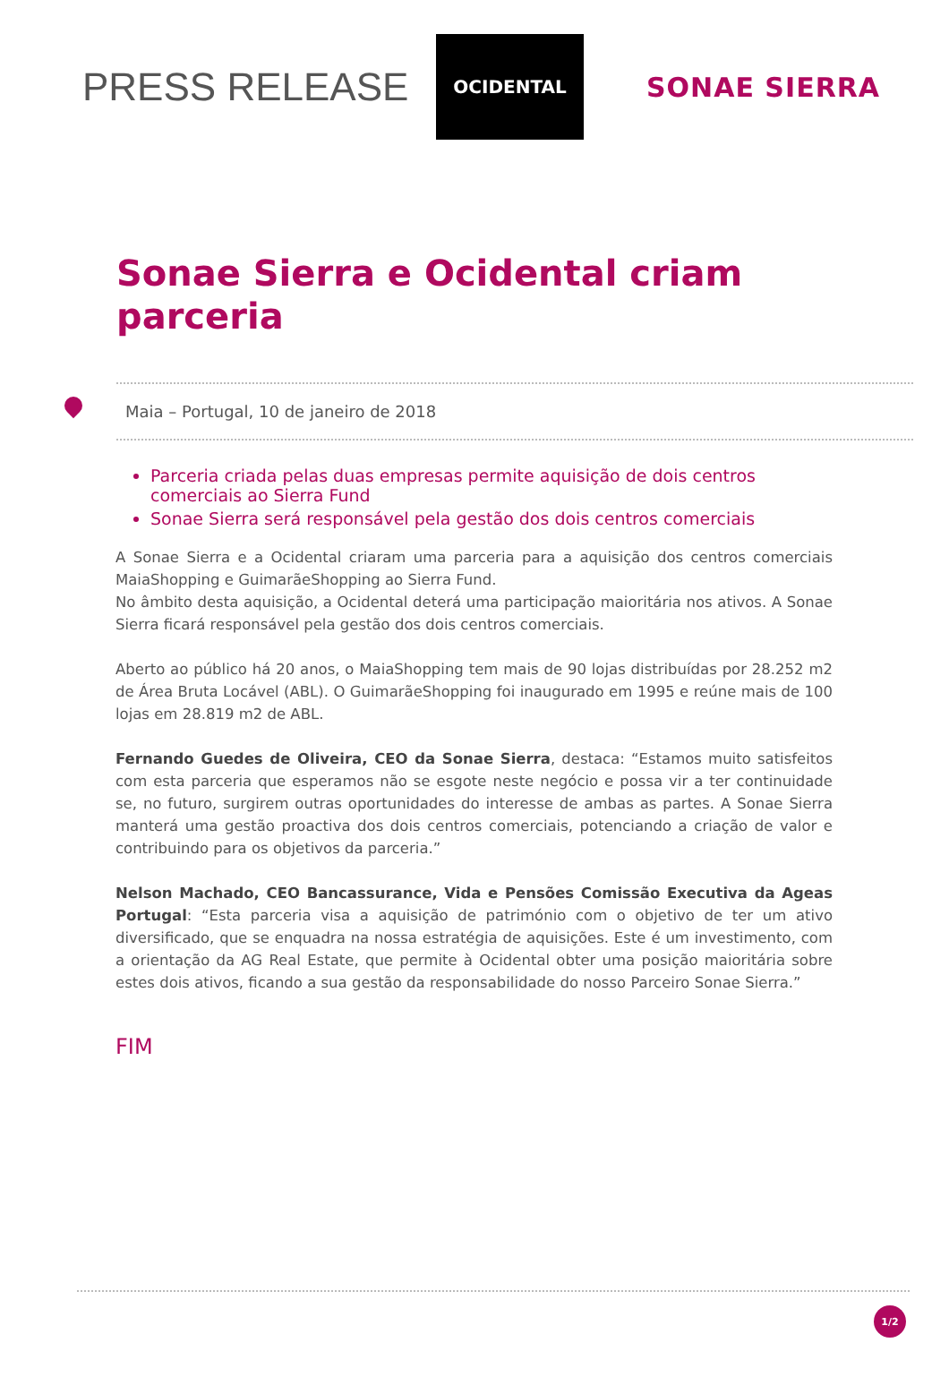PRESS RELEASE
OCIDENTAL
SONAE SIERRA
Sonae Sierra e Ocidental criam parceria
Maia – Portugal, 10 de janeiro de 2018
Parceria criada pelas duas empresas permite aquisição de dois centros comerciais ao Sierra Fund
Sonae Sierra será responsável pela gestão dos dois centros comerciais
A Sonae Sierra e a Ocidental criaram uma parceria para a aquisição dos centros comerciais MaiaShopping e GuimarãeShopping ao Sierra Fund.
No âmbito desta aquisição, a Ocidental deterá uma participação maioritária nos ativos. A Sonae Sierra ficará responsável pela gestão dos dois centros comerciais.
Aberto ao público há 20 anos, o MaiaShopping tem mais de 90 lojas distribuídas por 28.252 m2 de Área Bruta Locável (ABL). O GuimarãeShopping foi inaugurado em 1995 e reúne mais de 100 lojas em 28.819 m2 de ABL.
Fernando Guedes de Oliveira, CEO da Sonae Sierra, destaca: “Estamos muito satisfeitos com esta parceria que esperamos não se esgote neste negócio e possa vir a ter continuidade se, no futuro, surgirem outras oportunidades do interesse de ambas as partes. A Sonae Sierra manterá uma gestão proactiva dos dois centros comerciais, potenciando a criação de valor e contribuindo para os objetivos da parceria.”
Nelson Machado, CEO Bancassurance, Vida e Pensões Comissão Executiva da Ageas Portugal: “Esta parceria visa a aquisição de património com o objetivo de ter um ativo diversificado, que se enquadra na nossa estratégia de aquisições. Este é um investimento, com a orientação da AG Real Estate, que permite à Ocidental obter uma posição maioritária sobre estes dois ativos, ficando a sua gestão da responsabilidade do nosso Parceiro Sonae Sierra.”
FIM
1/2